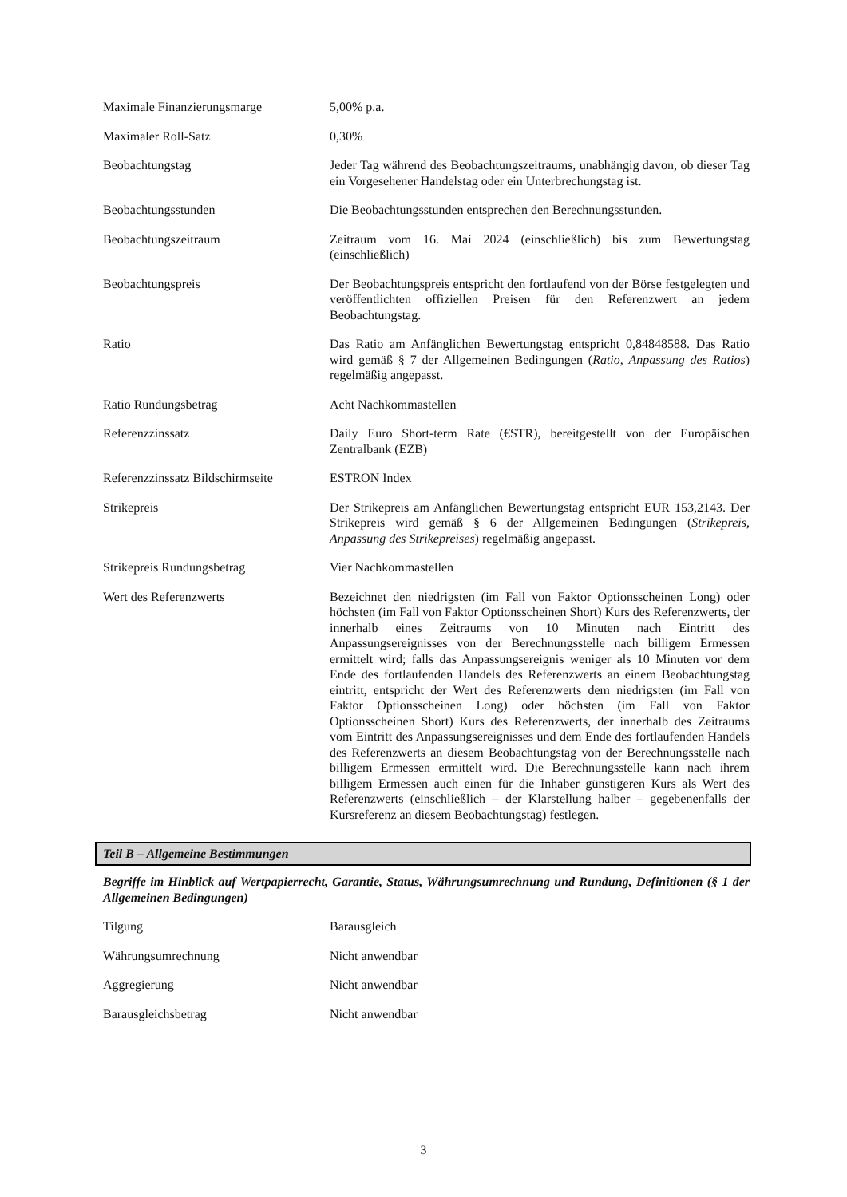| Maximale Finanzierungsmarge | 5,00% p.a. |
| Maximaler Roll-Satz | 0,30% |
| Beobachtungstag | Jeder Tag während des Beobachtungszeitraums, unabhängig davon, ob dieser Tag ein Vorgesehener Handelstag oder ein Unterbrechungstag ist. |
| Beobachtungsstunden | Die Beobachtungsstunden entsprechen den Berechnungsstunden. |
| Beobachtungszeitraum | Zeitraum vom 16. Mai 2024 (einschließlich) bis zum Bewertungstag (einschließlich) |
| Beobachtungspreis | Der Beobachtungspreis entspricht den fortlaufend von der Börse festgelegten und veröffentlichten offiziellen Preisen für den Referenzwert an jedem Beobachtungstag. |
| Ratio | Das Ratio am Anfänglichen Bewertungstag entspricht 0,84848588. Das Ratio wird gemäß § 7 der Allgemeinen Bedingungen ( Ratio, Anpassung des Ratios ) regelmäßig angepasst. |
| Ratio Rundungsbetrag | Acht Nachkommastellen |
| Referenzzinssatz | Daily Euro Short-term Rate (€STR), bereitgestellt von der Europäischen Zentralbank (EZB) |
| Referenzzinssatz Bildschirmseite | ESTRON Index |
| Strikepreis | Der Strikepreis am Anfänglichen Bewertungstag entspricht EUR 153,2143. Der Strikepreis wird gemäß § 6 der Allgemeinen Bedingungen ( Strikepreis, Anpassung des Strikepreises ) regelmäßig angepasst. |
| Strikepreis Rundungsbetrag | Vier Nachkommastellen |
| Wert des Referenzwerts | Bezeichnet den niedrigsten (im Fall von Faktor Optionsscheinen Long) oder höchsten (im Fall von Faktor Optionsscheinen Short) Kurs des Referenzwerts, der innerhalb eines Zeitraums von 10 Minuten nach Eintritt des Anpassungsereignisses von der Berechnungsstelle nach billigem Ermessen ermittelt wird; falls das Anpassungsereignis weniger als 10 Minuten vor dem Ende des fortlaufenden Handels des Referenzwerts an einem Beobachtungstag eintritt, entspricht der Wert des Referenzwerts dem niedrigsten (im Fall von Faktor Optionsscheinen Long) oder höchsten (im Fall von Faktor Optionsscheinen Short) Kurs des Referenzwerts, der innerhalb des Zeitraums vom Eintritt des Anpassungsereignisses und dem Ende des fortlaufenden Handels des Referenzwerts an diesem Beobachtungstag von der Berechnungsstelle nach billigem Ermessen ermittelt wird. Die Berechnungsstelle kann nach ihrem billigem Ermessen auch einen für die Inhaber günstigeren Kurs als Wert des Referenzwerts (einschließlich – der Klarstellung halber – gegebenenfalls der Kursreferenz an diesem Beobachtungstag) festlegen. |
Teil B – Allgemeine Bestimmungen
Begriffe im Hinblick auf Wertpapierrecht, Garantie, Status, Währungsumrechnung und Rundung, Definitionen (§ 1 der Allgemeinen Bedingungen)
| Tilgung | Barausgleich |
| Währungsumrechnung | Nicht anwendbar |
| Aggregierung | Nicht anwendbar |
| Barausgleichsbetrag | Nicht anwendbar |
3